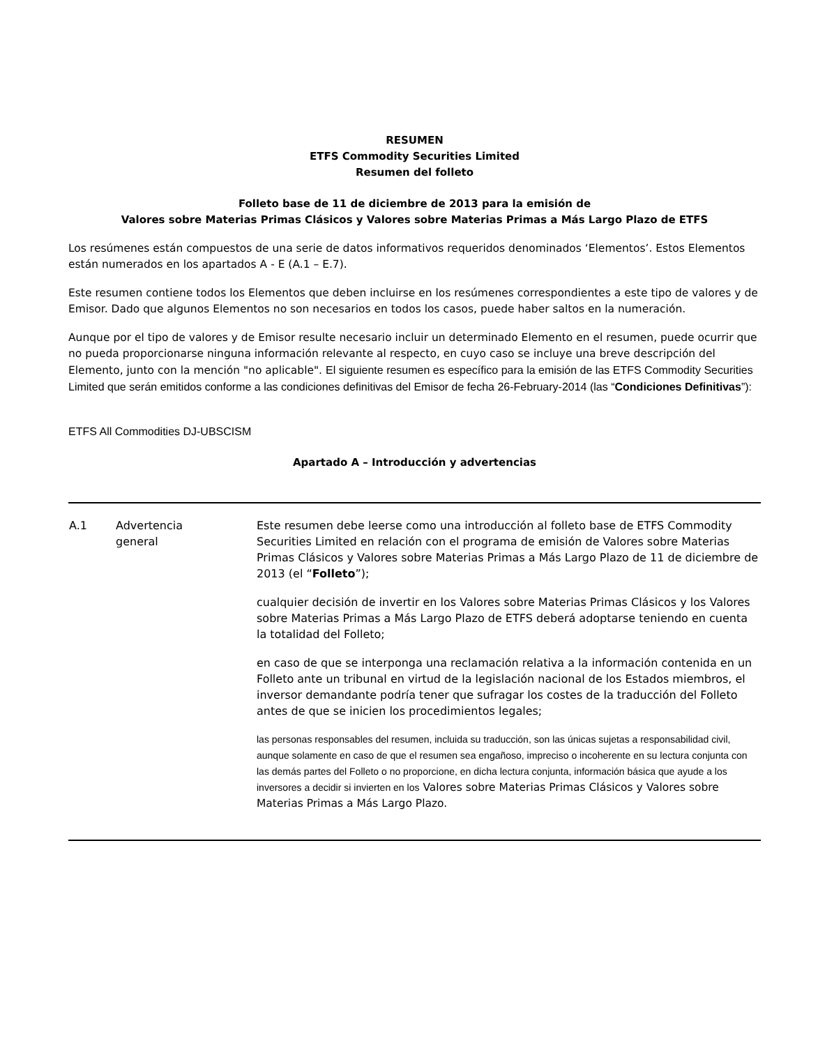RESUMEN
ETFS Commodity Securities Limited
Resumen del folleto
Folleto base de 11 de diciembre de 2013 para la emisión de
Valores sobre Materias Primas Clásicos y Valores sobre Materias Primas a Más Largo Plazo de ETFS
Los resúmenes están compuestos de una serie de datos informativos requeridos denominados ‘Elementos’. Estos Elementos están numerados en los apartados A - E (A.1 – E.7).
Este resumen contiene todos los Elementos que deben incluirse en los resúmenes correspondientes a este tipo de valores y de Emisor. Dado que algunos Elementos no son necesarios en todos los casos, puede haber saltos en la numeración.
Aunque por el tipo de valores y de Emisor resulte necesario incluir un determinado Elemento en el resumen, puede ocurrir que no pueda proporcionarse ninguna información relevante al respecto, en cuyo caso se incluye una breve descripción del Elemento, junto con la mención "no aplicable". El siguiente resumen es específico para la emisión de las ETFS Commodity Securities Limited que serán emitidos conforme a las condiciones definitivas del Emisor de fecha 26-February-2014 (las “Condiciones Definitivas”):
ETFS All Commodities DJ-UBSCISM
Apartado A – Introducción y advertencias
| A.1 | Advertencia general | Este resumen debe leerse como una introducción al folleto base de ETFS Commodity Securities Limited en relación con el programa de emisión de Valores sobre Materias Primas Clásicos y Valores sobre Materias Primas a Más Largo Plazo de 11 de diciembre de 2013 (el “ Folleto ”); cualquier decisión de invertir en los Valores sobre Materias Primas Clásicos y los Valores sobre Materias Primas a Más Largo Plazo de ETFS deberá adoptarse teniendo en cuenta la totalidad del Folleto; en caso de que se interponga una reclamación relativa a la información contenida en un Folleto ante un tribunal en virtud de la legislación nacional de los Estados miembros, el inversor demandante podría tener que sufragar los costes de la traducción del Folleto antes de que se inicien los procedimientos legales; las personas responsables del resumen, incluida su traducción, son las únicas sujetas a responsabilidad civil, aunque solamente en caso de que el resumen sea engañoso, impreciso o incoherente en su lectura conjunta con las demás partes del Folleto o no proporcione, en dicha lectura conjunta, información básica que ayude a los inversores a decidir si invierten en los Valores sobre Materias Primas Clásicos y Valores sobre Materias Primas a Más Largo Plazo. |